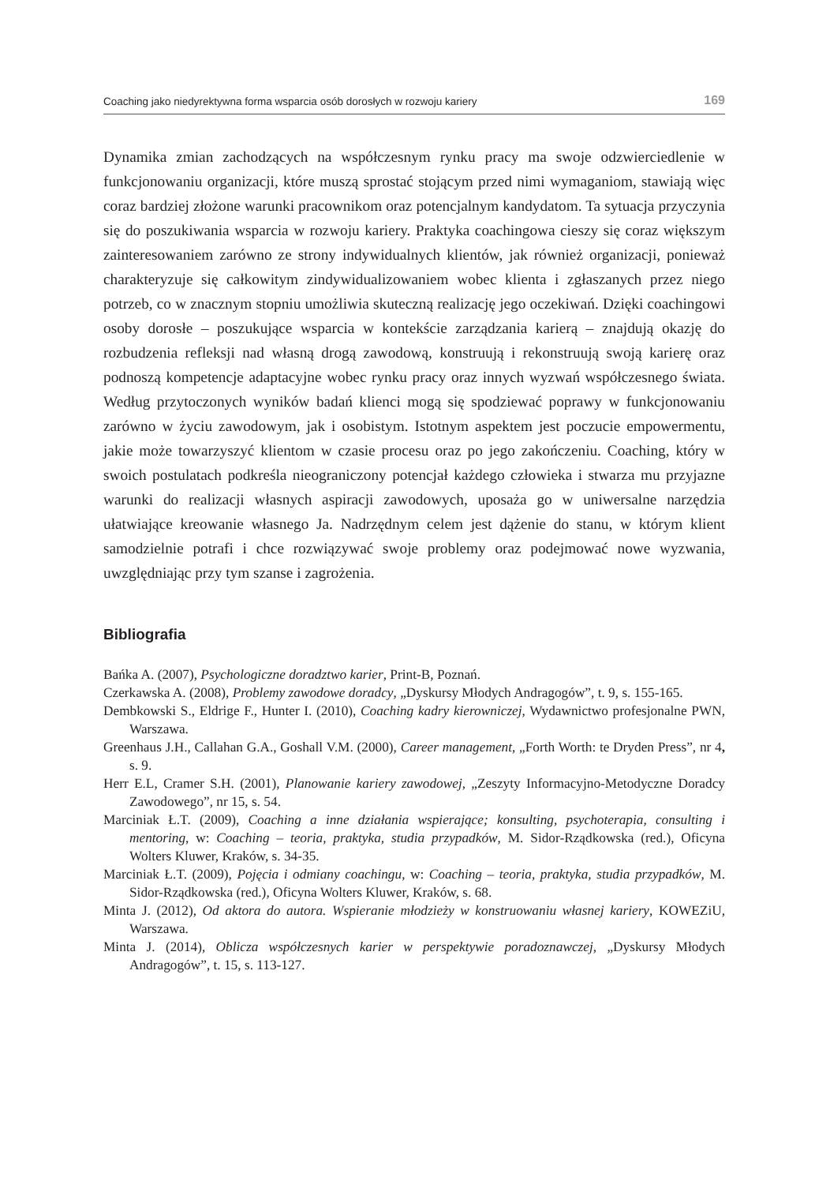Coaching jako niedyrektywna forma wsparcia osób dorosłych w rozwoju kariery 169
Dynamika zmian zachodzących na współczesnym rynku pracy ma swoje odzwierciedlenie w funkcjonowaniu organizacji, które muszą sprostać stojącym przed nimi wymaganiom, stawiają więc coraz bardziej złożone warunki pracownikom oraz potencjalnym kandydatom. Ta sytuacja przyczynia się do poszukiwania wsparcia w rozwoju kariery. Praktyka coachingowa cieszy się coraz większym zainteresowaniem zarówno ze strony indywidualnych klientów, jak również organizacji, ponieważ charakteryzuje się całkowitym zindywidualizowaniem wobec klienta i zgłaszanych przez niego potrzeb, co w znacznym stopniu umożliwia skuteczną realizację jego oczekiwań. Dzięki coachingowi osoby dorosłe – poszukujące wsparcia w kontekście zarządzania karierą – znajdują okazję do rozbudzenia refleksji nad własną drogą zawodową, konstruują i rekonstruują swoją karierę oraz podnoszą kompetencje adaptacyjne wobec rynku pracy oraz innych wyzwań współczesnego świata. Według przytoczonych wyników badań klienci mogą się spodziewać poprawy w funkcjonowaniu zarówno w życiu zawodowym, jak i osobistym. Istotnym aspektem jest poczucie empowermentu, jakie może towarzyszyć klientom w czasie procesu oraz po jego zakończeniu. Coaching, który w swoich postulatach podkreśla nieograniczony potencjał każdego człowieka i stwarza mu przyjazne warunki do realizacji własnych aspiracji zawodowych, uposaża go w uniwersalne narzędzia ułatwiające kreowanie własnego Ja. Nadrzędnym celem jest dążenie do stanu, w którym klient samodzielnie potrafi i chce rozwiązywać swoje problemy oraz podejmować nowe wyzwania, uwzględniając przy tym szanse i zagrożenia.
Bibliografia
Bańka A. (2007), Psychologiczne doradztwo karier, Print-B, Poznań.
Czerkawska A. (2008), Problemy zawodowe doradcy, „Dyskursy Młodych Andragogów”, t. 9, s. 155-165.
Dembkowski S., Eldrige F., Hunter I. (2010), Coaching kadry kierowniczej, Wydawnictwo profesjonalne PWN, Warszawa.
Greenhaus J.H., Callahan G.A., Goshall V.M. (2000), Career management, „Forth Worth: te Dryden Press”, nr 4, s. 9.
Herr E.L, Cramer S.H. (2001), Planowanie kariery zawodowej, „Zeszyty Informacyjno-Metodyczne Doradcy Zawodowego”, nr 15, s. 54.
Marciniak Ł.T. (2009), Coaching a inne działania wspierające; konsulting, psychoterapia, consulting i mentoring, w: Coaching – teoria, praktyka, studia przypadków, M. Sidor-Rządkowska (red.), Oficyna Wolters Kluwer, Kraków, s. 34-35.
Marciniak Ł.T. (2009), Pojęcia i odmiany coachingu, w: Coaching – teoria, praktyka, studia przypadków, M. Sidor-Rządkowska (red.), Oficyna Wolters Kluwer, Kraków, s. 68.
Minta J. (2012), Od aktora do autora. Wspieranie młodzieży w konstruowaniu własnej kariery, KOWEZiU, Warszawa.
Minta J. (2014), Oblicza współczesnych karier w perspektywie poradoznawczej, „Dyskursy Młodych Andragogów”, t. 15, s. 113-127.